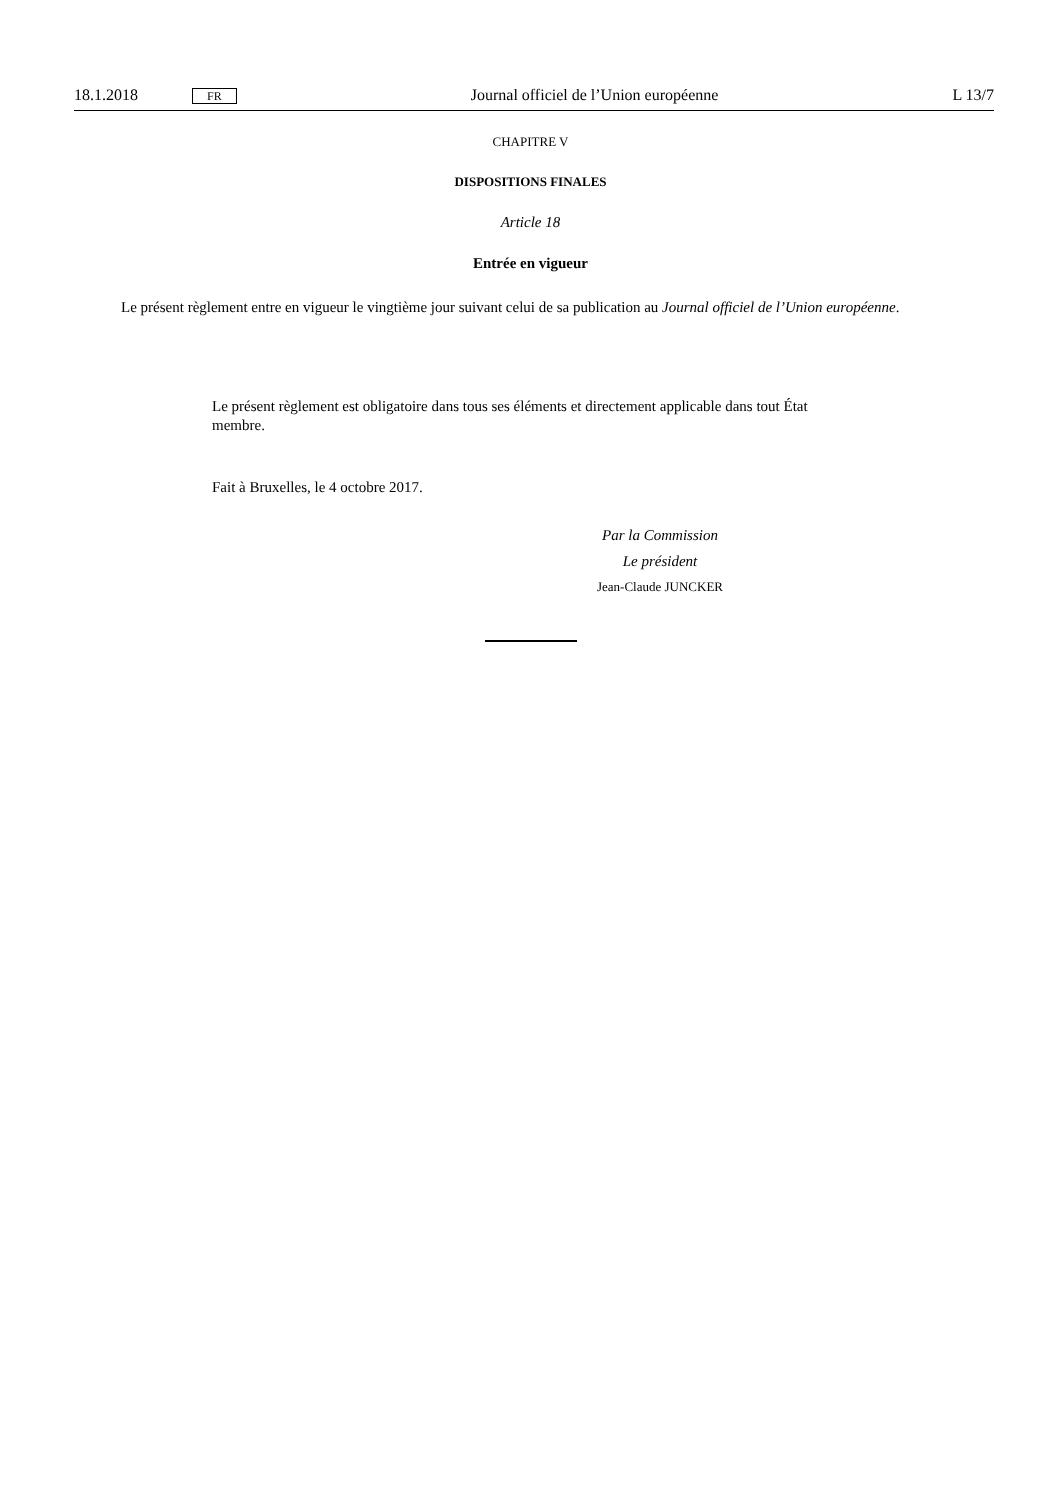18.1.2018 FR Journal officiel de l’Union européenne L 13/7
CHAPITRE V
DISPOSITIONS FINALES
Article 18
Entrée en vigueur
Le présent règlement entre en vigueur le vingtième jour suivant celui de sa publication au Journal officiel de l’Union européenne.
Le présent règlement est obligatoire dans tous ses éléments et directement applicable dans tout État membre.
Fait à Bruxelles, le 4 octobre 2017.
Par la Commission
Le président
Jean-Claude JUNCKER